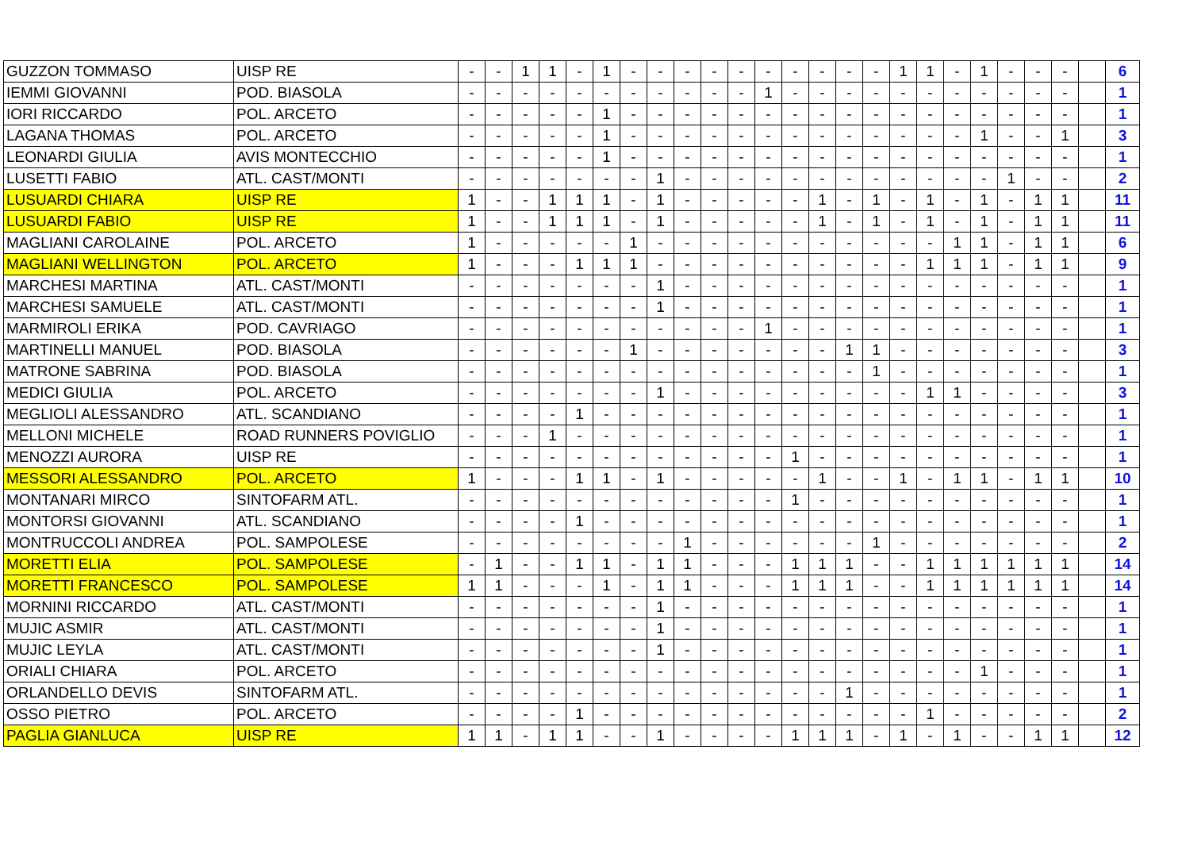| GUZZON TOMMASO | UISP RE | - | - | 1 | 1 | - | 1 | - | - | - | - | - | - | - | - | - | - | 1 | 1 | - | 1 | - | - | - | | 6 |
| IEMMI GIOVANNI | POD. BIASOLA | - | - | - | - | - | - | - | - | - | - | - | 1 | - | - | - | - | - | - | - | - | - | - | - | | 1 |
| IORI RICCARDO | POL. ARCETO | - | - | - | - | - | 1 | - | - | - | - | - | - | - | - | - | - | - | - | - | - | - | - | - | | 1 |
| LAGANA THOMAS | POL. ARCETO | - | - | - | - | - | 1 | - | - | - | - | - | - | - | - | - | - | - | - | - | 1 | - | - | 1 | | 3 |
| LEONARDI GIULIA | AVIS MONTECCHIO | - | - | - | - | - | 1 | - | - | - | - | - | - | - | - | - | - | - | - | - | - | - | - | - | | 1 |
| LUSETTI FABIO | ATL. CAST/MONTI | - | - | - | - | - | - | - | 1 | - | - | - | - | - | - | - | - | - | - | - | - | 1 | - | - | | 2 |
| LUSUARDI CHIARA | UISP RE | 1 | - | - | 1 | 1 | 1 | - | 1 | - | - | - | - | - | 1 | - | 1 | - | 1 | - | 1 | - | 1 | 1 | | 11 |
| LUSUARDI FABIO | UISP RE | 1 | - | - | 1 | 1 | 1 | - | 1 | - | - | - | - | - | 1 | - | 1 | - | 1 | - | 1 | - | 1 | 1 | | 11 |
| MAGLIANI CAROLAINE | POL. ARCETO | 1 | - | - | - | - | - | 1 | - | - | - | - | - | - | - | - | - | - | - | 1 | 1 | - | 1 | 1 | | 6 |
| MAGLIANI WELLINGTON | POL. ARCETO | 1 | - | - | - | 1 | 1 | 1 | - | - | - | - | - | - | - | - | - | - | 1 | 1 | 1 | - | 1 | 1 | | 9 |
| MARCHESI MARTINA | ATL. CAST/MONTI | - | - | - | - | - | - | - | 1 | - | - | - | - | - | - | - | - | - | - | - | - | - | - | - | | 1 |
| MARCHESI SAMUELE | ATL. CAST/MONTI | - | - | - | - | - | - | - | 1 | - | - | - | - | - | - | - | - | - | - | - | - | - | - | - | | 1 |
| MARMIROLI ERIKA | POD. CAVRIAGO | - | - | - | - | - | - | - | - | - | - | - | 1 | - | - | - | - | - | - | - | - | - | - | - | | 1 |
| MARTINELLI MANUEL | POD. BIASOLA | - | - | - | - | - | - | 1 | - | - | - | - | - | - | - | 1 | 1 | - | - | - | - | - | - | - | | 3 |
| MATRONE SABRINA | POD. BIASOLA | - | - | - | - | - | - | - | - | - | - | - | - | - | - | - | 1 | - | - | - | - | - | - | - | | 1 |
| MEDICI GIULIA | POL. ARCETO | - | - | - | - | - | - | - | 1 | - | - | - | - | - | - | - | - | - | 1 | 1 | - | - | - | - | | 3 |
| MEGLIOLI ALESSANDRO | ATL. SCANDIANO | - | - | - | - | 1 | - | - | - | - | - | - | - | - | - | - | - | - | - | - | - | - | - | - | | 1 |
| MELLONI MICHELE | ROAD RUNNERS POVIGLIO | - | - | - | 1 | - | - | - | - | - | - | - | - | - | - | - | - | - | - | - | - | - | - | - | | 1 |
| MENOZZI AURORA | UISP RE | - | - | - | - | - | - | - | - | - | - | - | - | 1 | - | - | - | - | - | - | - | - | - | - | | 1 |
| MESSORI ALESSANDRO | POL. ARCETO | 1 | - | - | - | 1 | 1 | - | 1 | - | - | - | - | - | 1 | - | - | 1 | - | 1 | 1 | - | 1 | 1 | | 10 |
| MONTANARI MIRCO | SINTOFARM ATL. | - | - | - | - | - | - | - | - | - | - | - | - | 1 | - | - | - | - | - | - | - | - | - | - | | 1 |
| MONTORSI GIOVANNI | ATL. SCANDIANO | - | - | - | - | 1 | - | - | - | - | - | - | - | - | - | - | - | - | - | - | - | - | - | - | | 1 |
| MONTRUCCOLI ANDREA | POL. SAMPOLESE | - | - | - | - | - | - | - | - | 1 | - | - | - | - | - | - | 1 | - | - | - | - | - | - | - | | 2 |
| MORETTI ELIA | POL. SAMPOLESE | - | 1 | - | - | 1 | 1 | - | 1 | 1 | - | - | - | 1 | 1 | 1 | - | - | 1 | 1 | 1 | 1 | 1 | 1 | | 14 |
| MORETTI FRANCESCO | POL. SAMPOLESE | 1 | 1 | - | - | - | 1 | - | 1 | 1 | - | - | - | 1 | 1 | 1 | - | - | 1 | 1 | 1 | 1 | 1 | 1 | | 14 |
| MORNINI RICCARDO | ATL. CAST/MONTI | - | - | - | - | - | - | - | 1 | - | - | - | - | - | - | - | - | - | - | - | - | - | - | - | | 1 |
| MUJIC ASMIR | ATL. CAST/MONTI | - | - | - | - | - | - | - | 1 | - | - | - | - | - | - | - | - | - | - | - | - | - | - | - | | 1 |
| MUJIC LEYLA | ATL. CAST/MONTI | - | - | - | - | - | - | - | 1 | - | - | - | - | - | - | - | - | - | - | - | - | - | - | - | | 1 |
| ORIALI CHIARA | POL. ARCETO | - | - | - | - | - | - | - | - | - | - | - | - | - | - | - | - | - | - | - | 1 | - | - | - | | 1 |
| ORLANDELLO DEVIS | SINTOFARM ATL. | - | - | - | - | - | - | - | - | - | - | - | - | - | - | 1 | - | - | - | - | - | - | - | - | | 1 |
| OSSO PIETRO | POL. ARCETO | - | - | - | - | 1 | - | - | - | - | - | - | - | - | - | - | - | - | 1 | - | - | - | - | - | | 2 |
| PAGLIA GIANLUCA | UISP RE | 1 | 1 | - | 1 | 1 | - | - | 1 | - | - | - | - | 1 | 1 | 1 | - | 1 | - | 1 | - | - | 1 | 1 | | 12 |